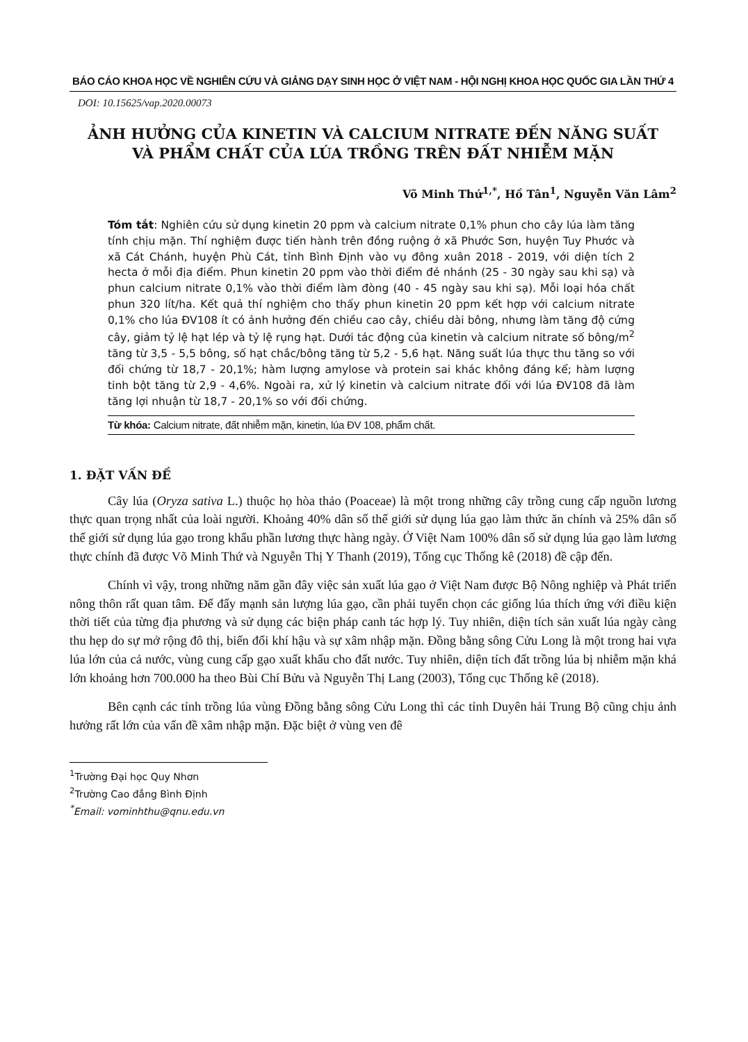BÁO CÁO KHOA HỌC VỀ NGHIÊN CỨU VÀ GIẢNG DẠY SINH HỌC Ở VIỆT NAM - HỘI NGHỊ KHOA HỌC QUỐC GIA LẦN THỨ 4
DOI: 10.15625/vap.2020.00073
ẢNH HƯỞNG CỦA KINETIN VÀ CALCIUM NITRATE ĐẾN NĂNG SUẤT
VÀ PHẨM CHẤT CỦA LÚA TRỒNG TRÊN ĐẤT NHIỄM MẶN
Võ Minh Thứ<sup>1,*</sup>, Hồ Tân<sup>1</sup>, Nguyễn Văn Lâm<sup>2</sup>
Tóm tắt: Nghiên cứu sử dụng kinetin 20 ppm và calcium nitrate 0,1% phun cho cây lúa làm tăng tính chịu mặn. Thí nghiệm được tiến hành trên đồng ruộng ở xã Phước Sơn, huyện Tuy Phước và xã Cát Chánh, huyện Phù Cát, tỉnh Bình Định vào vụ đông xuân 2018 - 2019, với diện tích 2 hecta ở mỗi địa điểm. Phun kinetin 20 ppm vào thời điểm đẻ nhánh (25 - 30 ngày sau khi sạ) và phun calcium nitrate 0,1% vào thời điểm làm đòng (40 - 45 ngày sau khi sạ). Mỗi loại hóa chất phun 320 lít/ha. Kết quả thí nghiệm cho thấy phun kinetin 20 ppm kết hợp với calcium nitrate 0,1% cho lúa ĐV108 ít có ảnh hưởng đến chiều cao cây, chiều dài bông, nhưng làm tăng độ cứng cây, giảm tỷ lệ hạt lép và tỷ lệ rụng hạt. Dưới tác động của kinetin và calcium nitrate số bông/m<sup>2</sup> tăng từ 3,5 - 5,5 bông, số hạt chắc/bông tăng từ 5,2 - 5,6 hạt. Năng suất lúa thực thu tăng so với đối chứng từ 18,7 - 20,1%; hàm lượng amylose và protein sai khác không đáng kể; hàm lượng tinh bột tăng từ 2,9 - 4,6%. Ngoài ra, xử lý kinetin và calcium nitrate đối với lúa ĐV108 đã làm tăng lợi nhuận từ 18,7 - 20,1% so với đối chứng.
Từ khóa: Calcium nitrate, đất nhiễm mặn, kinetin, lúa ĐV 108, phẩm chất.
1. ĐẶT VẤN ĐỀ
Cây lúa (Oryza sativa L.) thuộc họ hòa thảo (Poaceae) là một trong những cây trồng cung cấp nguồn lương thực quan trọng nhất của loài người. Khoảng 40% dân số thế giới sử dụng lúa gạo làm thức ăn chính và 25% dân số thế giới sử dụng lúa gạo trong khẩu phần lương thực hàng ngày. Ở Việt Nam 100% dân số sử dụng lúa gạo làm lương thực chính đã được Võ Minh Thứ và Nguyễn Thị Y Thanh (2019), Tổng cục Thống kê (2018) đề cập đến.
Chính vì vậy, trong những năm gần đây việc sản xuất lúa gạo ở Việt Nam được Bộ Nông nghiệp và Phát triển nông thôn rất quan tâm. Để đẩy mạnh sản lượng lúa gạo, cần phải tuyển chọn các giống lúa thích ứng với điều kiện thời tiết của từng địa phương và sử dụng các biện pháp canh tác hợp lý. Tuy nhiên, diện tích sản xuất lúa ngày càng thu hẹp do sự mở rộng đô thị, biến đổi khí hậu và sự xâm nhập mặn. Đồng bằng sông Cửu Long là một trong hai vựa lúa lớn của cả nước, vùng cung cấp gạo xuất khẩu cho đất nước. Tuy nhiên, diện tích đất trồng lúa bị nhiễm mặn khá lớn khoảng hơn 700.000 ha theo Bùi Chí Bửu và Nguyễn Thị Lang (2003), Tổng cục Thống kê (2018).
Bên cạnh các tỉnh trồng lúa vùng Đồng bằng sông Cửu Long thì các tỉnh Duyên hải Trung Bộ cũng chịu ảnh hưởng rất lớn của vấn đề xâm nhập mặn. Đặc biệt ở vùng ven đê
<sup>1</sup> Trường Đại học Quy Nhơn
<sup>2</sup> Trường Cao đẳng Bình Định
<sup>*</sup> Email: vominhthu@qnu.edu.vn